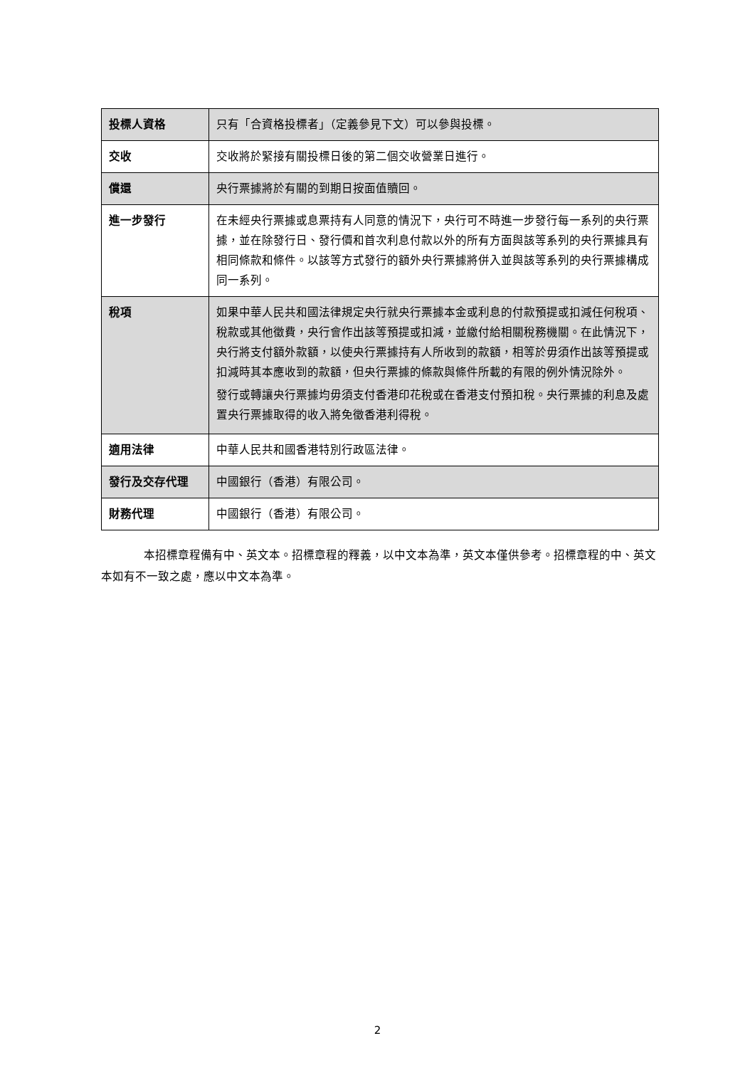| 投標人資格 | 只有「合資格投標者」（定義參見下文）可以參與投標。 |
| 交收 | 交收將於緊接有關投標日後的第二個交收營業日進行。 |
| 償還 | 央行票據將於有關的到期日按面值贖回。 |
| 進一步發行 | 在未經央行票據或息票持有人同意的情況下，央行可不時進一步發行每一系列的央行票據，並在除發行日、發行價和首次利息付款以外的所有方面與該等系列的央行票據具有相同條款和條件。以該等方式發行的額外央行票據將併入並與該等系列的央行票據構成同一系列。 |
| 稅項 | 如果中華人民共和國法律規定央行就央行票據本金或利息的付款預提或扣減任何稅項、稅款或其他徵費，央行會作出該等預提或扣減，並繳付給相關稅務機關。在此情況下，央行將支付額外款額，以使央行票據持有人所收到的款額，相等於毋須作出該等預提或扣減時其本應收到的款額，但央行票據的條款與條件所載的有限的例外情況除外。 發行或轉讓央行票據均毋須支付香港印花稅或在香港支付預扣稅。央行票據的利息及處置央行票據取得的收入將免徵香港利得稅。 |
| 適用法律 | 中華人民共和國香港特別行政區法律。 |
| 發行及交存代理 | 中國銀行（香港）有限公司。 |
| 財務代理 | 中國銀行（香港）有限公司。 |
本招標章程備有中、英文本。招標章程的釋義，以中文本為準，英文本僅供參考。招標章程的中、英文本如有不一致之處，應以中文本為準。
2